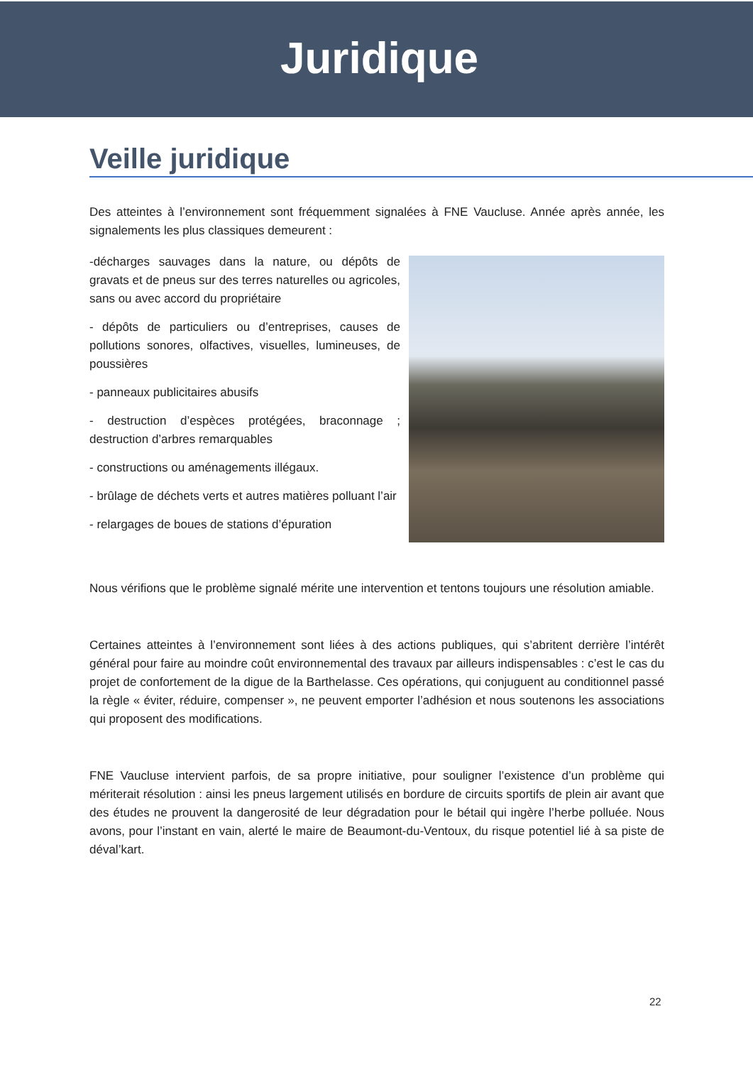Juridique
Veille juridique
Des atteintes à l’environnement sont fréquemment signalées à FNE Vaucluse. Année après année, les signalements les plus classiques demeurent :
-décharges sauvages dans la nature, ou dépôts de gravats et de pneus sur des terres naturelles ou agricoles, sans ou avec accord du propriétaire
- dépôts de particuliers ou d’entreprises, causes de pollutions sonores, olfactives, visuelles, lumineuses, de poussières
- panneaux publicitaires abusifs
- destruction d’espèces protégées, braconnage ; destruction d’arbres remarquables
- constructions ou aménagements illégaux.
- brûlage de déchets verts et autres matières polluant l’air
- relargages de boues de stations d’épuration
Nous vérifions que le problème signalé mérite une intervention et tentons toujours une résolution amiable.
Certaines atteintes à l’environnement sont liées à des actions publiques, qui s’abritent derrière l’intérêt général pour faire au moindre coût environnemental des travaux par ailleurs indispensables : c’est le cas du projet de confortement de la digue de la Barthelasse. Ces opérations, qui conjuguent au conditionnel passé la règle « éviter, réduire, compenser », ne peuvent emporter l’adhésion et nous soutenons les associations qui proposent des modifications.
FNE Vaucluse intervient parfois, de sa propre initiative, pour souligner l’existence d’un problème qui mériterait résolution : ainsi les pneus largement utilisés en bordure de circuits sportifs de plein air avant que des études ne prouvent la dangerosité de leur dégradation pour le bétail qui ingère l’herbe polluée. Nous avons, pour l’instant en vain, alerté le maire de Beaumont-du-Ventoux, du risque potentiel lié à sa piste de déval’kart.
22